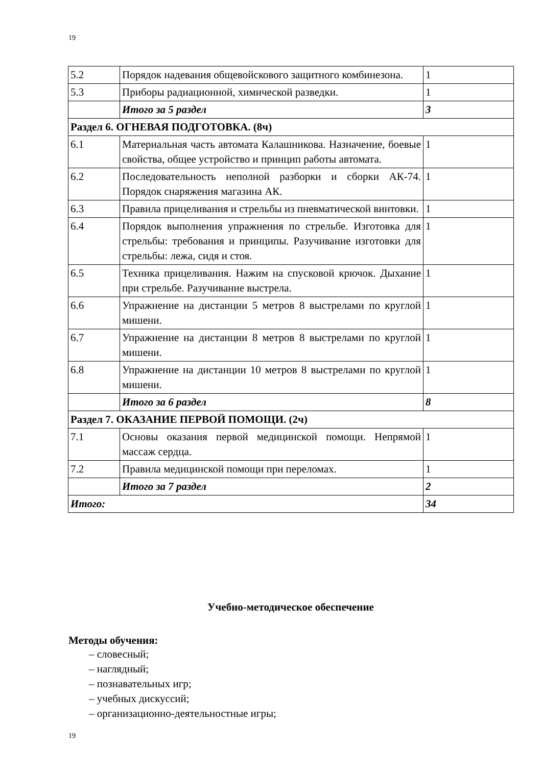19
| 5.2 | Порядок надевания общевойскового защитного комбинезона. | 1 |
| 5.3 | Приборы радиационной, химической разведки. | 1 |
| | Итого за 5 раздел | 3 |
| Раздел 6. ОГНЕВАЯ ПОДГОТОВКА. (8ч) | | |
| 6.1 | Материальная часть автомата Калашникова. Назначение, боевые свойства, общее устройство и принцип работы автомата. | 1 |
| 6.2 | Последовательность неполной разборки и сборки АК-74. Порядок снаряжения магазина АК. | 1 |
| 6.3 | Правила прицеливания и стрельбы из пневматической винтовки. | 1 |
| 6.4 | Порядок выполнения упражнения по стрельбе. Изготовка для стрельбы: требования и принципы. Разучивание изготовки для стрельбы: лежа, сидя и стоя. | 1 |
| 6.5 | Техника прицеливания. Нажим на спусковой крючок. Дыхание при стрельбе. Разучивание выстрела. | 1 |
| 6.6 | Упражнение на дистанции 5 метров 8 выстрелами по круглой мишени. | 1 |
| 6.7 | Упражнение на дистанции 8 метров 8 выстрелами по круглой мишени. | 1 |
| 6.8 | Упражнение на дистанции 10 метров 8 выстрелами по круглой мишени. | 1 |
| | Итого за 6 раздел | 8 |
| Раздел 7. ОКАЗАНИЕ ПЕРВОЙ ПОМОЩИ. (2ч) | | |
| 7.1 | Основы оказания первой медицинской помощи. Непрямой массаж сердца. | 1 |
| 7.2 | Правила медицинской помощи при переломах. | 1 |
| | Итого за 7 раздел | 2 |
| Итого: | | 34 |
Учебно-методическое обеспечение
Методы обучения:
– словесный;
– наглядный;
– познавательных игр;
– учебных дискуссий;
– организационно-деятельностные игры;
19